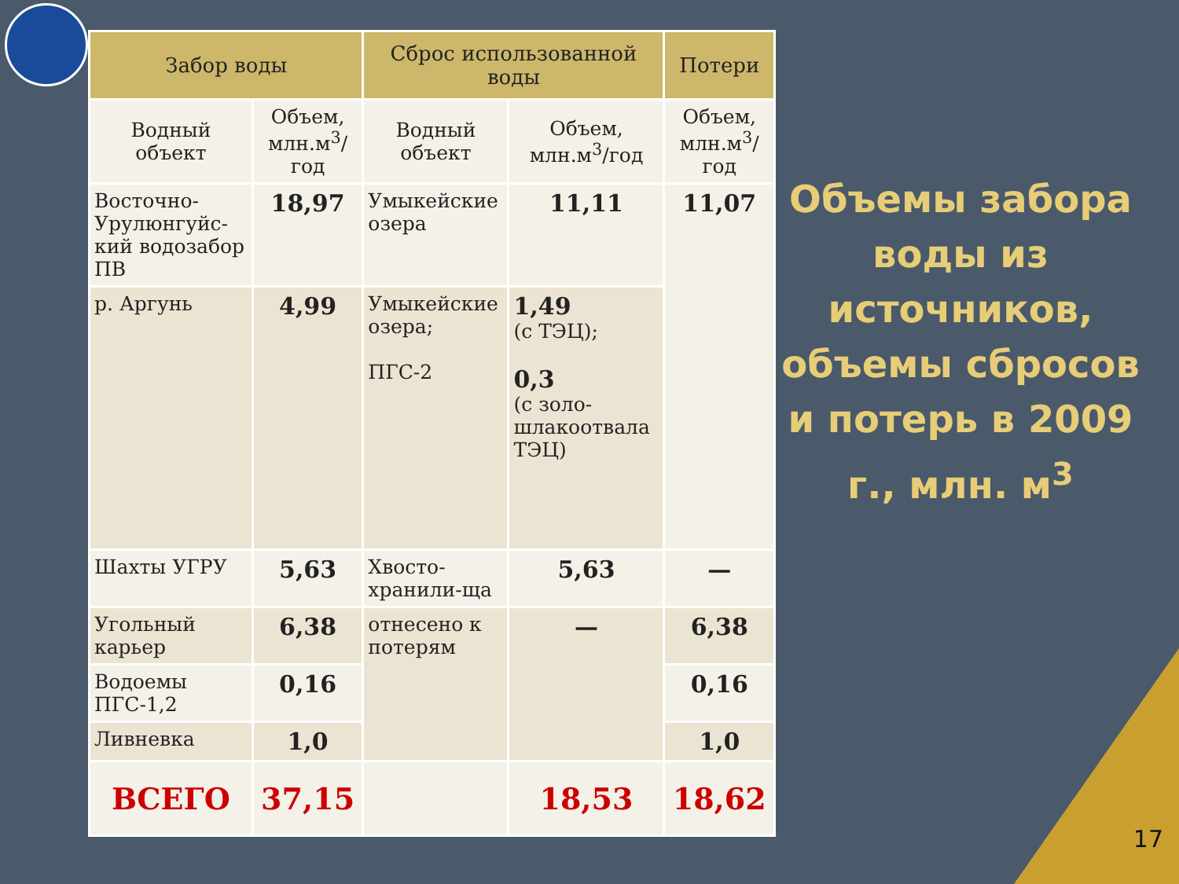| Забор воды | | Сброс использованной воды | | Потери |
| --- | --- | --- | --- | --- |
| Водный объект | Объем, млн.м<sup>3</sup>/год | Водный объект | Объем, млн.м<sup>3</sup>/год | Объем, млн.м<sup>3</sup>/год |
| Восточно-Урулюнгуйс-кий водозабор ПВ | 18,97 | Умыкейские озера | 11,11 | 11,07 |
| р. Аргунь | 4,99 | Умыкейские озера; ПГС-2 | 1,49 (с ТЭЦ); 0,3 (с золо-шлакоотвала ТЭЦ) | |
| Шахты УГРУ | 5,63 | Хвосто-хранили-ща | 5,63 | — |
| Угольный карьер | 6,38 | отнесено к потерям | — | 6,38 |
| Водоемы ПГС-1,2 | 0,16 | | | 0,16 |
| Ливневка | 1,0 | | | 1,0 |
| ВСЕГО | 37,15 | | 18,53 | 18,62 |
Объемы забора воды из источников, объемы сбросов и потерь в 2009 г., млн. м<sup>3</sup>
17